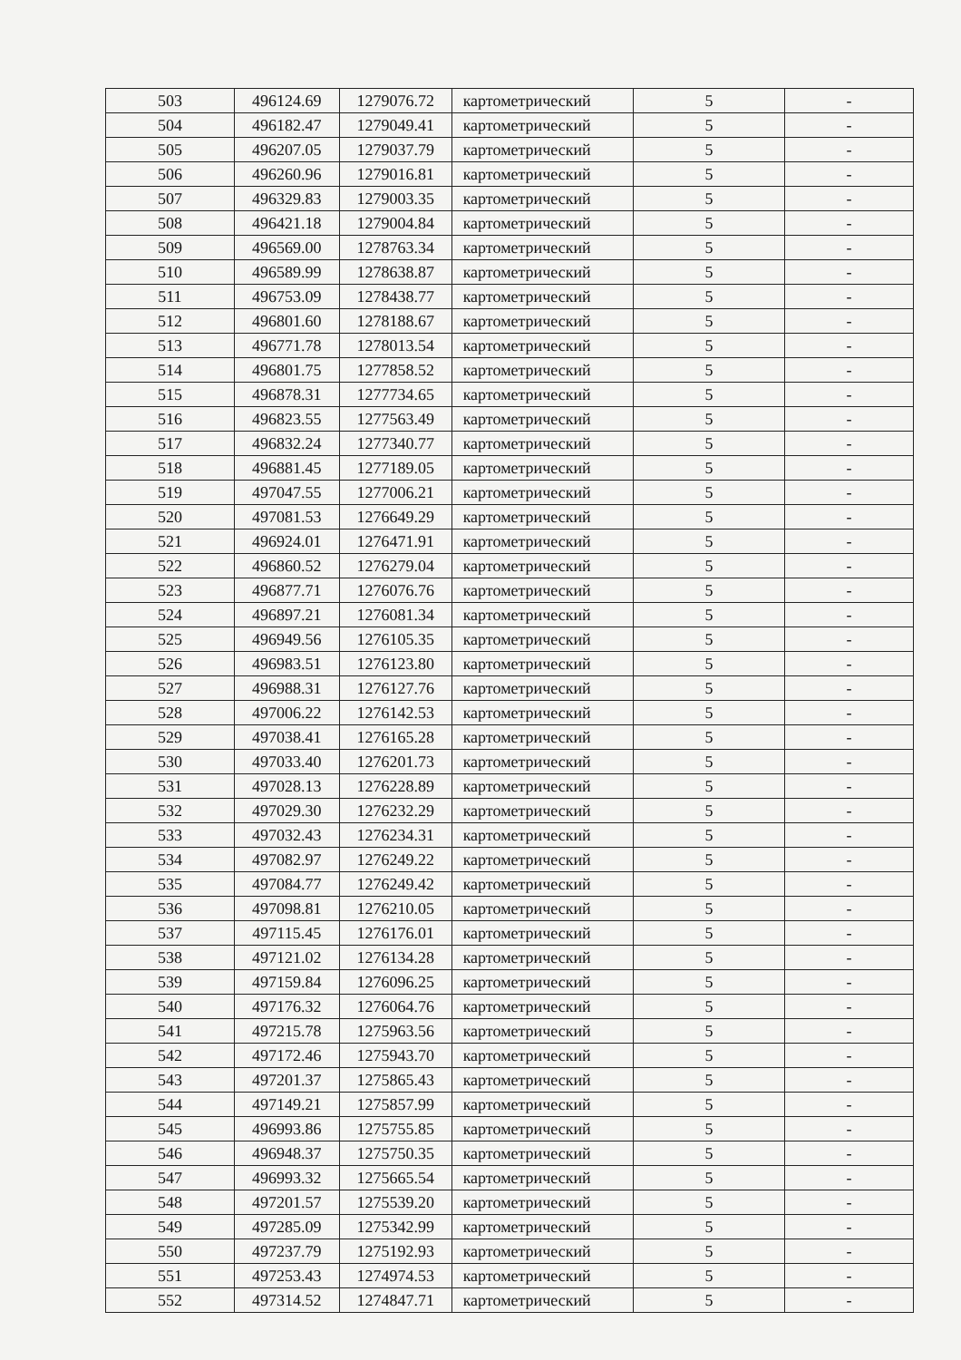| 503 | 496124.69 | 1279076.72 | картометрический | 5 | - |
| 504 | 496182.47 | 1279049.41 | картометрический | 5 | - |
| 505 | 496207.05 | 1279037.79 | картометрический | 5 | - |
| 506 | 496260.96 | 1279016.81 | картометрический | 5 | - |
| 507 | 496329.83 | 1279003.35 | картометрический | 5 | - |
| 508 | 496421.18 | 1279004.84 | картометрический | 5 | - |
| 509 | 496569.00 | 1278763.34 | картометрический | 5 | - |
| 510 | 496589.99 | 1278638.87 | картометрический | 5 | - |
| 511 | 496753.09 | 1278438.77 | картометрический | 5 | - |
| 512 | 496801.60 | 1278188.67 | картометрический | 5 | - |
| 513 | 496771.78 | 1278013.54 | картометрический | 5 | - |
| 514 | 496801.75 | 1277858.52 | картометрический | 5 | - |
| 515 | 496878.31 | 1277734.65 | картометрический | 5 | - |
| 516 | 496823.55 | 1277563.49 | картометрический | 5 | - |
| 517 | 496832.24 | 1277340.77 | картометрический | 5 | - |
| 518 | 496881.45 | 1277189.05 | картометрический | 5 | - |
| 519 | 497047.55 | 1277006.21 | картометрический | 5 | - |
| 520 | 497081.53 | 1276649.29 | картометрический | 5 | - |
| 521 | 496924.01 | 1276471.91 | картометрический | 5 | - |
| 522 | 496860.52 | 1276279.04 | картометрический | 5 | - |
| 523 | 496877.71 | 1276076.76 | картометрический | 5 | - |
| 524 | 496897.21 | 1276081.34 | картометрический | 5 | - |
| 525 | 496949.56 | 1276105.35 | картометрический | 5 | - |
| 526 | 496983.51 | 1276123.80 | картометрический | 5 | - |
| 527 | 496988.31 | 1276127.76 | картометрический | 5 | - |
| 528 | 497006.22 | 1276142.53 | картометрический | 5 | - |
| 529 | 497038.41 | 1276165.28 | картометрический | 5 | - |
| 530 | 497033.40 | 1276201.73 | картометрический | 5 | - |
| 531 | 497028.13 | 1276228.89 | картометрический | 5 | - |
| 532 | 497029.30 | 1276232.29 | картометрический | 5 | - |
| 533 | 497032.43 | 1276234.31 | картометрический | 5 | - |
| 534 | 497082.97 | 1276249.22 | картометрический | 5 | - |
| 535 | 497084.77 | 1276249.42 | картометрический | 5 | - |
| 536 | 497098.81 | 1276210.05 | картометрический | 5 | - |
| 537 | 497115.45 | 1276176.01 | картометрический | 5 | - |
| 538 | 497121.02 | 1276134.28 | картометрический | 5 | - |
| 539 | 497159.84 | 1276096.25 | картометрический | 5 | - |
| 540 | 497176.32 | 1276064.76 | картометрический | 5 | - |
| 541 | 497215.78 | 1275963.56 | картометрический | 5 | - |
| 542 | 497172.46 | 1275943.70 | картометрический | 5 | - |
| 543 | 497201.37 | 1275865.43 | картометрический | 5 | - |
| 544 | 497149.21 | 1275857.99 | картометрический | 5 | - |
| 545 | 496993.86 | 1275755.85 | картометрический | 5 | - |
| 546 | 496948.37 | 1275750.35 | картометрический | 5 | - |
| 547 | 496993.32 | 1275665.54 | картометрический | 5 | - |
| 548 | 497201.57 | 1275539.20 | картометрический | 5 | - |
| 549 | 497285.09 | 1275342.99 | картометрический | 5 | - |
| 550 | 497237.79 | 1275192.93 | картометрический | 5 | - |
| 551 | 497253.43 | 1274974.53 | картометрический | 5 | - |
| 552 | 497314.52 | 1274847.71 | картометрический | 5 | - |